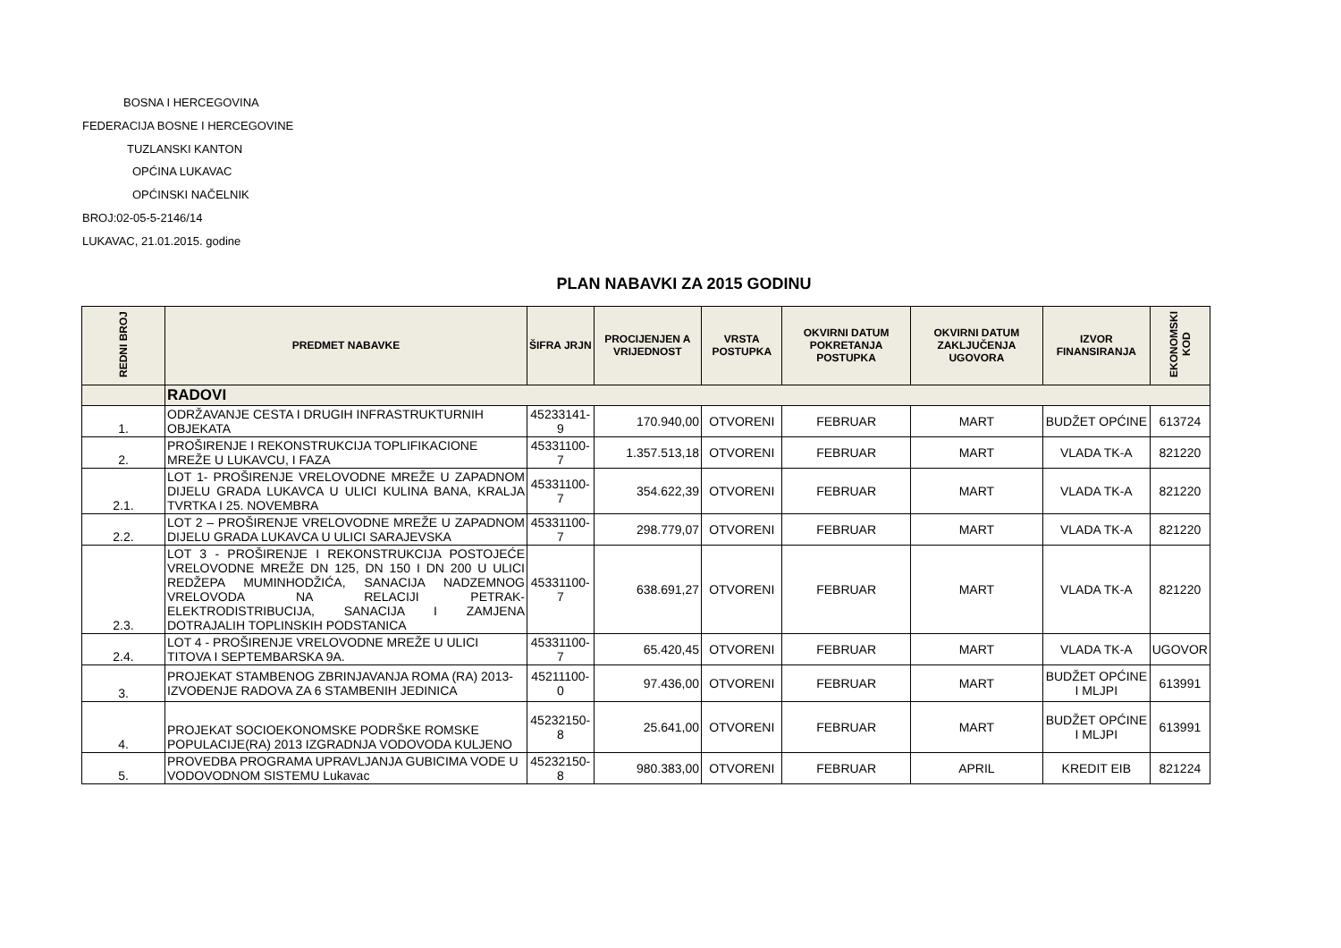BOSNA I HERCEGOVINA
FEDERACIJA BOSNE I HERCEGOVINE
TUZLANSKI KANTON
OPĆINA LUKAVAC
OPĆINSKI NAČELNIK
BROJ:02-05-5-2146/14
LUKAVAC, 21.01.2015. godine
PLAN NABAVKI ZA 2015 GODINU
| REDNI BROJ | PREDMET NABAVKE | ŠIFRA JRJN | PROCIJENJEN A VRIJEDNOST | VRSTA POSTUPKA | OKVIRNI DATUM POKRETANJA POSTUPKA | OKVIRNI DATUM ZAKLJUČENJA UGOVORA | IZVOR FINANSIRANJA | EKONOMSKI KOD |
| --- | --- | --- | --- | --- | --- | --- | --- | --- |
| | RADOVI | | | | | | | |
| 1. | ODRŽAVANJE CESTA I DRUGIH INFRASTRUKTURNIH OBJEKATA | 45233141-9 | 170.940,00 | OTVORENI | FEBRUAR | MART | BUDŽET OPĆINE | 613724 |
| 2. | PROŠIRENJE I REKONSTRUKCIJA TOPLIFIKACIONE MREŽE U LUKAVCU, I FAZA | 45331100-7 | 1.357.513,18 | OTVORENI | FEBRUAR | MART | VLADA TK-A | 821220 |
| 2.1. | LOT 1- PROŠIRENJE VRELOVODNE MREŽE U ZAPADNOM DIJELU GRADA LUKAVCA U ULICI KULINA BANA, KRALJA TVRTKA I 25. NOVEMBRA | 45331100-7 | 354.622,39 | OTVORENI | FEBRUAR | MART | VLADA TK-A | 821220 |
| 2.2. | LOT 2 – PROŠIRENJE VRELOVODNE MREŽE U ZAPADNOM DIJELU GRADA LUKAVCA U ULICI SARAJEVSKA | 45331100-7 | 298.779,07 | OTVORENI | FEBRUAR | MART | VLADA TK-A | 821220 |
| 2.3. | LOT 3 - PROŠIRENJE I REKONSTRUKCIJA POSTOJEĆE VRELOVODNE MREŽE DN 125, DN 150 I DN 200 U ULICI REDŽEPA MUMINHODŽIĆA, SANACIJA NADZEMNOG VRELOVODA NA RELACIJI PETRAK-ELEKTRODISTRIBUCIJA, SANACIJA I ZAMJENA DOTRAJALIH TOPLINSKIH PODSTANICA | 45331100-7 | 638.691,27 | OTVORENI | FEBRUAR | MART | VLADA TK-A | 821220 |
| 2.4. | LOT 4 - PROŠIRENJE VRELOVODNE MREŽE U ULICI TITOVA I SEPTEMBARSKA 9A. | 45331100-7 | 65.420,45 | OTVORENI | FEBRUAR | MART | VLADA TK-A | UGOVOR |
| 3. | PROJEKAT STAMBENOG ZBRINJAVANJA ROMA (RA) 2013-IZVOĐENJE RADOVA ZA 6 STAMBENIH JEDINICA | 45211100-0 | 97.436,00 | OTVORENI | FEBRUAR | MART | BUDŽET OPĆINE I MLJPI | 613991 |
| 4. | PROJEKAT SOCIOEKONOMSKE PODRŠKE ROMSKE POPULACIJE(RA) 2013 IZGRADNJA VODOVODA KULJENO | 45232150-8 | 25.641,00 | OTVORENI | FEBRUAR | MART | BUDŽET OPĆINE I MLJPI | 613991 |
| 5. | PROVEDBA PROGRAMA UPRAVLJANJA GUBICIMA VODE U VODOVODNOM SISTEMU Lukavac | 45232150-8 | 980.383,00 | OTVORENI | FEBRUAR | APRIL | KREDIT EIB | 821224 |